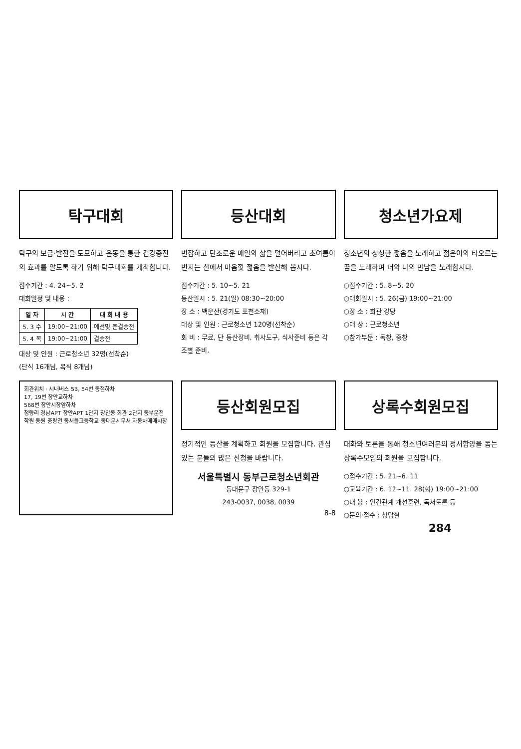탁구대회
탁구의 보급·발전을 도모하고 운동을 통한 건강증진의 효과를 알도록 하기 위해 탁구대회를 개최합니다.
접수기간 : 4. 24~5. 2
대회일정 및 내용 :
| 일 자 | 시 간 | 대 회 내 용 |
| --- | --- | --- |
| 5. 3 수 | 19:00~21:00 | 예선및 준결승전 |
| 5. 4 목 | 19:00~21:00 | 결승전 |
대상 및 인원 : 근로청소년 32명(선착순)
(단식 16개님, 복식 8개님)
등산대회
번잡하고 단조로운 매일의 삶을 털어버리고 초여름이 번지는 산에서 마음껏 젊음을 발산해 봅시다.
접수기간 : 5. 10~5. 21
등산일시 : 5. 21(일) 08:30~20:00
장 소 : 백운산(경기도 포천소재)
대상 및 인원 : 근로청소년 120명(선착순)
회 비 : 무료, 단 등산장비, 취사도구, 식사준비 등은 각 조별 준비.
청소년가요제
청소년의 싱싱한 젊음을 노래하고 젊은이의 타오르는 꿈을 노래하며 너와 나의 만남을 노래합시다.
○접수기간 : 5. 8~5. 20
○대회일시 : 5. 26(금) 19:00~21:00
○장 소 : 회관 강당
○대 상 : 근로청소년
○참가부문 : 독창, 중창
회관위치 · 시내버스 53, 54번 종점하차
17, 19번 장안교하차
568번 장안시장앞하차
청량리 경남APT 장안APT 1단지 장안동 회관 2단지 동부운전학원 동원 중랑천 동서울고등학교 동대문세무서 자동차매매시장
등산회원모집
정기적인 등산을 계획하고 회원을 모집합니다. 관심있는 분들의 많은 신청을 바랍니다.
서울특별시 동부근로청소년회관
동대문구 장안동 329-1
243-0037, 0038, 0039
8-8
상록수회원모집
대화와 토론을 통해 청소년여러분의 정서함양을 돕는 상록수모임의 회원을 모집합니다.
○접수기간 : 5. 21~6. 11
○교육기간 : 6. 12~11. 28(화) 19:00~21:00
○내 용 : 인간관계 개선훈련, 독서토론 등
○문의·접수 : 상담실
284